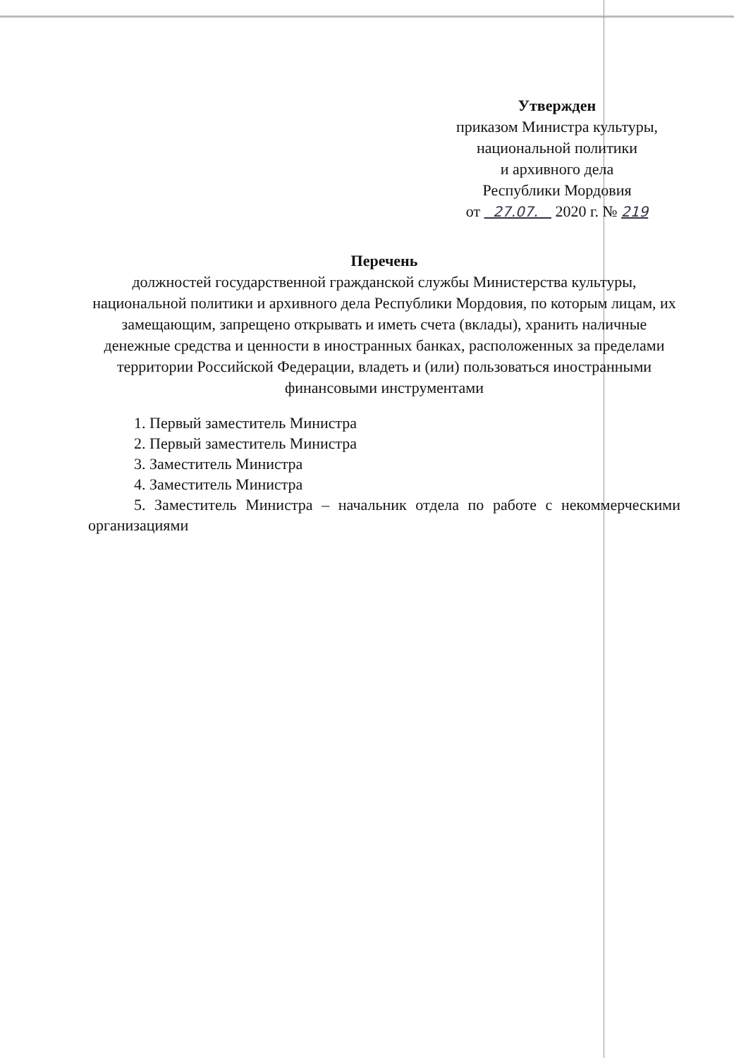Утвержден
приказом Министра культуры,
национальной политики
и архивного дела
Республики Мордовия
от 27.07. 2020 г. № 219
Перечень
должностей государственной гражданской службы Министерства культуры, национальной политики и архивного дела Республики Мордовия, по которым лицам, их замещающим, запрещено открывать и иметь счета (вклады), хранить наличные денежные средства и ценности в иностранных банках, расположенных за пределами территории Российской Федерации, владеть и (или) пользоваться иностранными финансовыми инструментами
1. Первый заместитель Министра
2. Первый заместитель Министра
3. Заместитель Министра
4. Заместитель Министра
5. Заместитель Министра – начальник отдела по работе с некоммерческими организациями